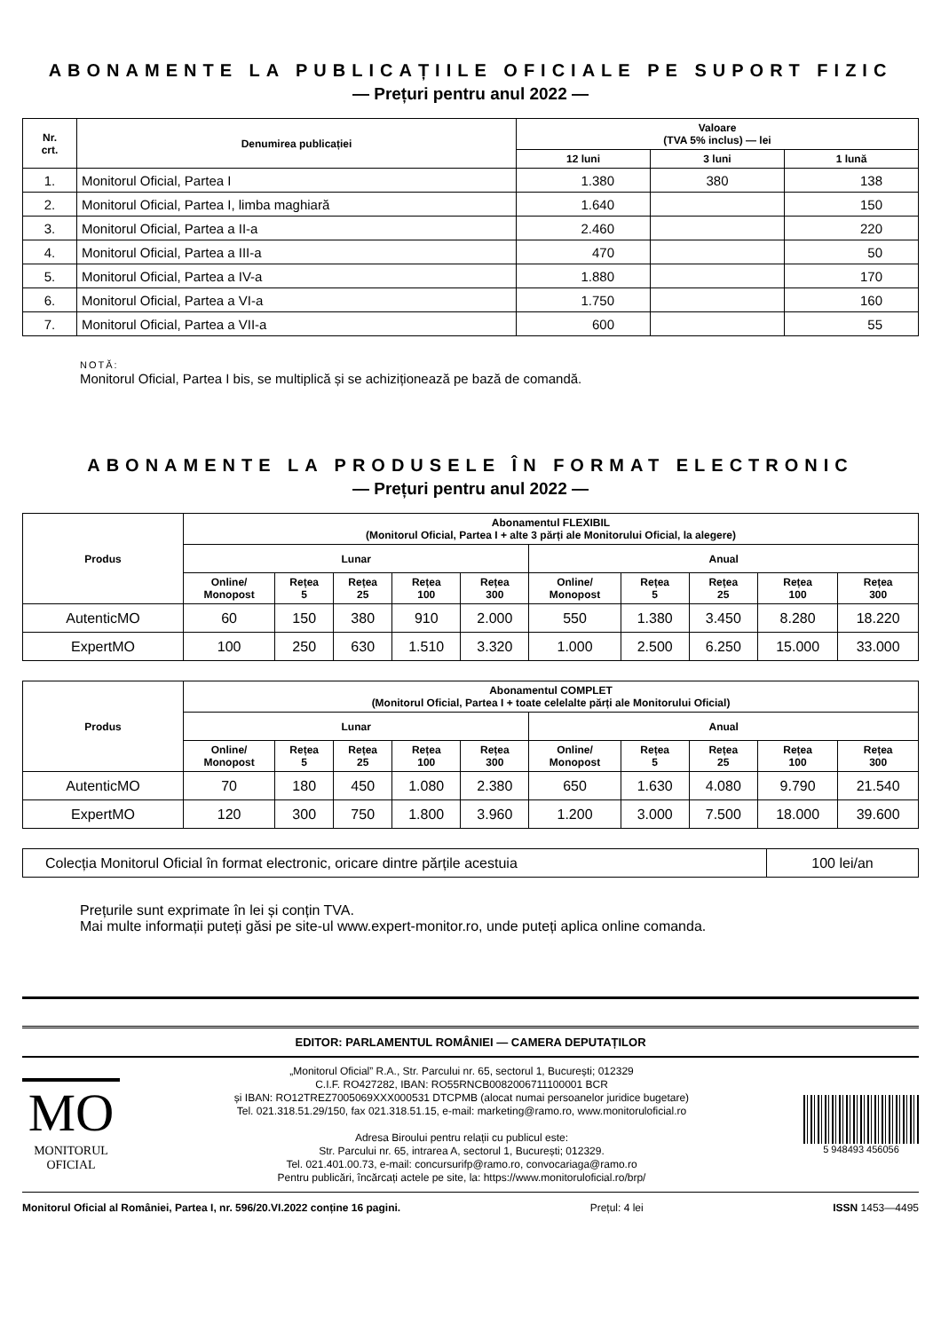ABONAMENTE LA PUBLICAȚIILE OFICIALE PE SUPORT FIZIC
— Prețuri pentru anul 2022 —
| Nr. crt. | Denumirea publicației | Valoare (TVA 5% inclus) — lei | | |
| --- | --- | --- | --- | --- |
| | | 12 luni | 3 luni | 1 lună |
| 1. | Monitorul Oficial, Partea I | 1.380 | 380 | 138 |
| 2. | Monitorul Oficial, Partea I, limba maghiară | 1.640 | | 150 |
| 3. | Monitorul Oficial, Partea a II-a | 2.460 | | 220 |
| 4. | Monitorul Oficial, Partea a III-a | 470 | | 50 |
| 5. | Monitorul Oficial, Partea a IV-a | 1.880 | | 170 |
| 6. | Monitorul Oficial, Partea a VI-a | 1.750 | | 160 |
| 7. | Monitorul Oficial, Partea a VII-a | 600 | | 55 |
NOTĂ:
Monitorul Oficial, Partea I bis, se multiplică și se achiziționează pe bază de comandă.
ABONAMENTE LA PRODUSELE ÎN FORMAT ELECTRONIC
— Prețuri pentru anul 2022 —
| Produs | Abonamentul FLEXIBIL (Monitorul Oficial, Partea I + alte 3 părți ale Monitorului Oficial, la alegere) | | | | | | | | | |
| --- | --- | --- | --- | --- | --- | --- | --- | --- | --- | --- |
| | Lunar | | | | | Anual | | | | |
| | Online/ Monopost | Rețea 5 | Rețea 25 | Rețea 100 | Rețea 300 | Online/ Monopost | Rețea 5 | Rețea 25 | Rețea 100 | Rețea 300 |
| AutenticMO | 60 | 150 | 380 | 910 | 2.000 | 550 | 1.380 | 3.450 | 8.280 | 18.220 |
| ExpertMO | 100 | 250 | 630 | 1.510 | 3.320 | 1.000 | 2.500 | 6.250 | 15.000 | 33.000 |
| Produs | Abonamentul COMPLET (Monitorul Oficial, Partea I + toate celelalte părți ale Monitorului Oficial) | | | | | | | | | |
| --- | --- | --- | --- | --- | --- | --- | --- | --- | --- | --- |
| | Lunar | | | | | Anual | | | | |
| | Online/ Monopost | Rețea 5 | Rețea 25 | Rețea 100 | Rețea 300 | Online/ Monopost | Rețea 5 | Rețea 25 | Rețea 100 | Rețea 300 |
| AutenticMO | 70 | 180 | 450 | 1.080 | 2.380 | 650 | 1.630 | 4.080 | 9.790 | 21.540 |
| ExpertMO | 120 | 300 | 750 | 1.800 | 3.960 | 1.200 | 3.000 | 7.500 | 18.000 | 39.600 |
| Colecția Monitorul Oficial în format electronic, oricare dintre părțile acestuia | 100 lei/an |
Prețurile sunt exprimate în lei și conțin TVA.
Mai multe informații puteți găsi pe site-ul www.expert-monitor.ro, unde puteți aplica online comanda.
EDITOR: PARLAMENTUL ROMÂNIEI — CAMERA DEPUTAȚILOR
MO
MONITORUL
OFICIAL
„Monitorul Oficial” R.A., Str. Parcului nr. 65, sectorul 1, București; 012329
C.I.F. RO427282, IBAN: RO55RNCB0082006711100001 BCR
și IBAN: RO12TREZ7005069XXX000531 DTCPMB (alocat numai persoanelor juridice bugetare)
Tel. 021.318.51.29/150, fax 021.318.51.15, e-mail: marketing@ramo.ro, www.monitoruloficial.ro
Adresa Biroului pentru relații cu publicul este:
Str. Parcului nr. 65, intrarea A, sectorul 1, București; 012329.
Tel. 021.401.00.73, e-mail: concursurifp@ramo.ro, convocariaga@ramo.ro
Pentru publicări, încărcați actele pe site, la: https://www.monitoruloficial.ro/brp/
5 948493 456056
Monitorul Oficial al României, Partea I, nr. 596/20.VI.2022 conține 16 pagini. Prețul: 4 lei ISSN 1453—4495